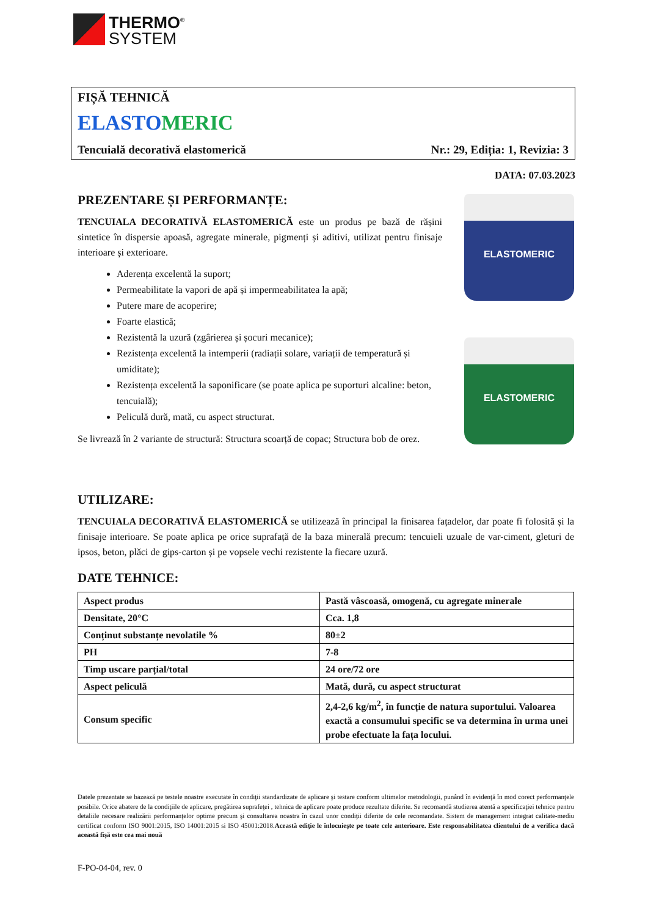THERMO<sup>®</sup>
SYSTEM
FIȘĂ TEHNICĂ
ELASTOMERIC
Tencuială decorativă elastomerică Nr.: 29, Ediția: 1, Revizia: 3
DATA: 07.03.2023
PREZENTARE ȘI PERFORMANȚE:
TENCUIALA DECORATIVĂ ELASTOMERICĂ este un produs pe bază de rășini sintetice în dispersie apoasă, agregate minerale, pigmenți și aditivi, utilizat pentru finisaje interioare și exterioare.
Aderența excelentă la suport;
Permeabilitate la vapori de apă și impermeabilitatea la apă;
Putere mare de acoperire;
Foarte elastică;
Rezistentă la uzură (zgârierea și șocuri mecanice);
Rezistența excelentă la intemperii (radiații solare, variații de temperatură și umiditate);
Rezistența excelentă la saponificare (se poate aplica pe suporturi alcaline: beton, tencuială);
Peliculă dură, mată, cu aspect structurat.
Se livrează în 2 variante de structură: Structura scoarță de copac; Structura bob de orez.
ELASTOMERIC
ELASTOMERIC
UTILIZARE:
TENCUIALA DECORATIVĂ ELASTOMERICĂ se utilizează în principal la finisarea fațadelor, dar poate fi folosită și la finisaje interioare. Se poate aplica pe orice suprafață de la baza minerală precum: tencuieli uzuale de var-ciment, gleturi de ipsos, beton, plăci de gips-carton și pe vopsele vechi rezistente la fiecare uzură.
DATE TEHNICE:
| Aspect produs | Pastă vâscoasă, omogenă, cu agregate minerale |
| Densitate, 20°C | Cca. 1,8 |
| Conținut substanțe nevolatile % | 80±2 |
| PH | 7-8 |
| Timp uscare parțial/total | 24 ore/72 ore |
| Aspect peliculă | Mată, dură, cu aspect structurat |
| Consum specific | 2,4-2,6 kg/m<sup>2</sup>, în funcție de natura suportului. Valoarea exactă a consumului specific se va determina în urma unei probe efectuate la fața locului. |
Datele prezentate se bazează pe testele noastre executate în condiţii standardizate de aplicare şi testare conform ultimelor metodologii, punând în evidenţă în mod corect performanţele posibile. Orice abatere de la condiţiile de aplicare, pregătirea suprafeţei , tehnica de aplicare poate produce rezultate diferite. Se recomandă studierea atentă a specificaţiei tehnice pentru detaliile necesare realizării performanţelor optime precum şi consultarea noastra în cazul unor condiţii diferite de cele recomandate. Sistem de management integrat calitate-mediu certificat conform ISO 9001:2015, ISO 14001:2015 si ISO 45001:2018.Această ediţie le înlocuieşte pe toate cele anterioare. Este responsabilitatea clientului de a verifica dacă această fişă este cea mai nouă
F-PO-04-04, rev. 0